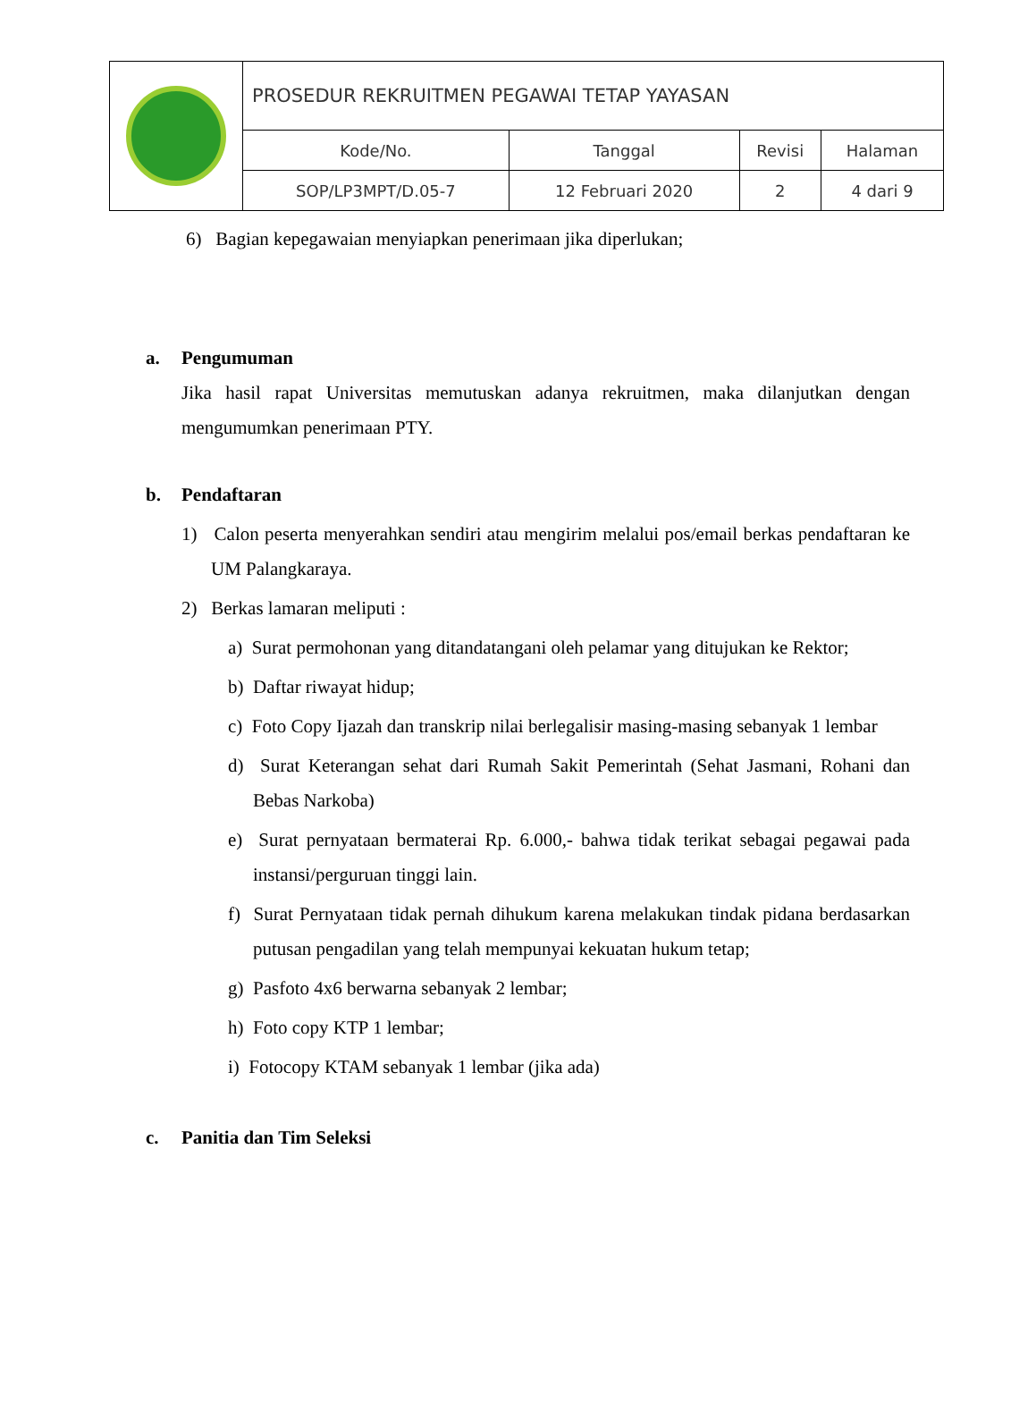| | PROSEDUR REKRUITMEN PEGAWAI TETAP YAYASAN | | | |
| | Kode/No. | Tanggal | Revisi | Halaman |
| | SOP/LP3MPT/D.05-7 | 12 Februari 2020 | 2 | 4 dari 9 |
6) Bagian kepegawaian menyiapkan penerimaan jika diperlukan;
a. Pengumuman
Jika hasil rapat Universitas memutuskan adanya rekruitmen, maka dilanjutkan dengan mengumumkan penerimaan PTY.
b. Pendaftaran
1) Calon peserta menyerahkan sendiri atau mengirim melalui pos/email berkas pendaftaran ke UM Palangkaraya.
2) Berkas lamaran meliputi :
a) Surat permohonan yang ditandatangani oleh pelamar yang ditujukan ke Rektor;
b) Daftar riwayat hidup;
c) Foto Copy Ijazah dan transkrip nilai berlegalisir masing-masing sebanyak 1 lembar
d) Surat Keterangan sehat dari Rumah Sakit Pemerintah (Sehat Jasmani, Rohani dan Bebas Narkoba)
e) Surat pernyataan bermaterai Rp. 6.000,- bahwa tidak terikat sebagai pegawai pada instansi/perguruan tinggi lain.
f) Surat Pernyataan tidak pernah dihukum karena melakukan tindak pidana berdasarkan putusan pengadilan yang telah mempunyai kekuatan hukum tetap;
g) Pasfoto 4x6 berwarna sebanyak 2 lembar;
h) Foto copy KTP 1 lembar;
i) Fotocopy KTAM sebanyak 1 lembar (jika ada)
c. Panitia dan Tim Seleksi